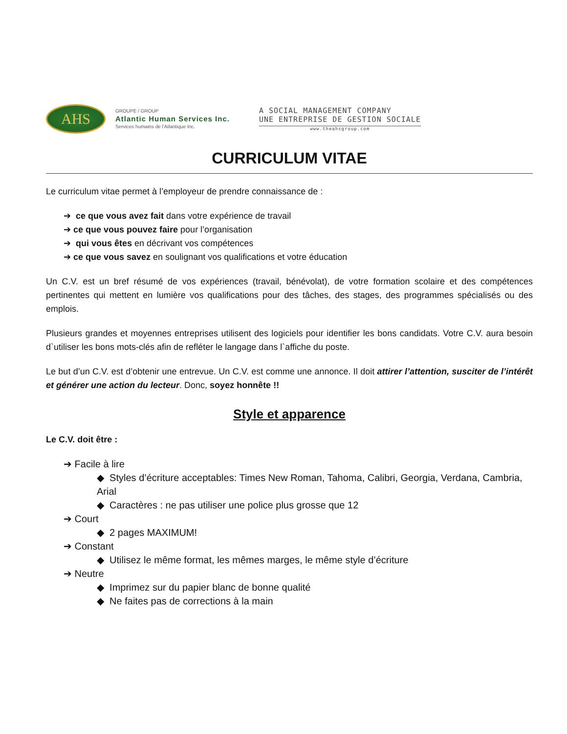AHS
GROUPE / GROUP
Atlantic Human Services Inc.
Services humains de l'Atlantique Inc.
A SOCIAL MANAGEMENT COMPANY
UNE ENTREPRISE DE GESTION SOCIALE
www.theahsgroup.com
CURRICULUM VITAE
Le curriculum vitae permet à l’employeur de prendre connaissance de :
➔ ce que vous avez fait dans votre expérience de travail
➔ ce que vous pouvez faire pour l’organisation
➔ qui vous êtes en décrivant vos compétences
➔ ce que vous savez en soulignant vos qualifications et votre éducation
Un C.V. est un bref résumé de vos expériences (travail, bénévolat), de votre formation scolaire et des compétences pertinentes qui mettent en lumière vos qualifications pour des tâches, des stages, des programmes spécialisés ou des emplois.
Plusieurs grandes et moyennes entreprises utilisent des logiciels pour identifier les bons candidats. Votre C.V. aura besoin d`utiliser les bons mots-clés afin de refléter le langage dans l`affiche du poste.
Le but d’un C.V. est d’obtenir une entrevue. Un C.V. est comme une annonce. Il doit attirer l’attention, susciter de l’intérêt et générer une action du lecteur. Donc, soyez honnête !!
Style et apparence
Le C.V. doit être :
➔ Facile à lire
◆ Styles d’écriture acceptables: Times New Roman, Tahoma, Calibri, Georgia, Verdana, Cambria, Arial
◆ Caractères : ne pas utiliser une police plus grosse que 12
➔ Court
◆ 2 pages MAXIMUM!
➔ Constant
◆ Utilisez le même format, les mêmes marges, le même style d’écriture
➔ Neutre
◆ Imprimez sur du papier blanc de bonne qualité
◆ Ne faites pas de corrections à la main